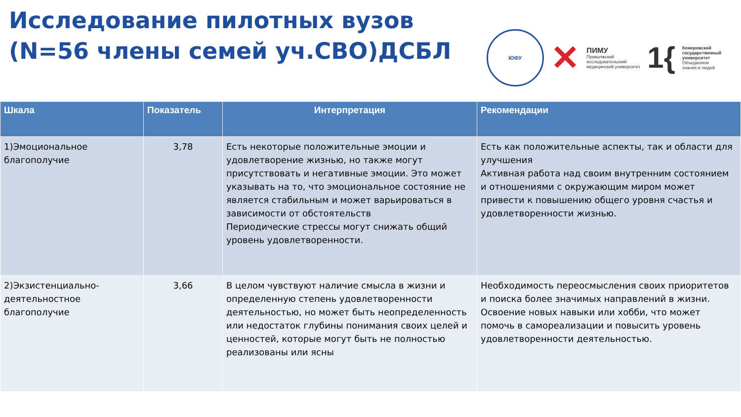Исследование пилотных вузов
(N=56 члены семей уч.СВО)ДСБЛ
ЮФУ
✕
ПИМУ
Приволжский
исследовательский
медицинский университет
1{
Кемеровский
государственный
университет
Объединяем
знания и людей
| Шкала | Показатель | Интерпретация | Рекомендации |
| --- | --- | --- | --- |
| 1)Эмоциональное благополучие | 3,78 | Есть некоторые положительные эмоции и удовлетворение жизнью, но также могут присутствовать и негативные эмоции. Это может указывать на то, что эмоциональное состояние не является стабильным и может варьироваться в зависимости от обстоятельств Периодические стрессы могут снижать общий уровень удовлетворенности. | Есть как положительные аспекты, так и области для улучшения Активная работа над своим внутренним состоянием и отношениями с окружающим миром может привести к повышению общего уровня счастья и удовлетворенности жизнью. |
| 2)Экзистенциально-деятельностное благополучие | 3,66 | В целом чувствуют наличие смысла в жизни и определенную степень удовлетворенности деятельностью, но может быть неопределенность или недостаток глубины понимания своих целей и ценностей, которые могут быть не полностью реализованы или ясны | Необходимость переосмысления своих приоритетов и поиска более значимых направлений в жизни. Освоение новых навыки или хобби, что может помочь в самореализации и повысить уровень удовлетворенности деятельностью. |